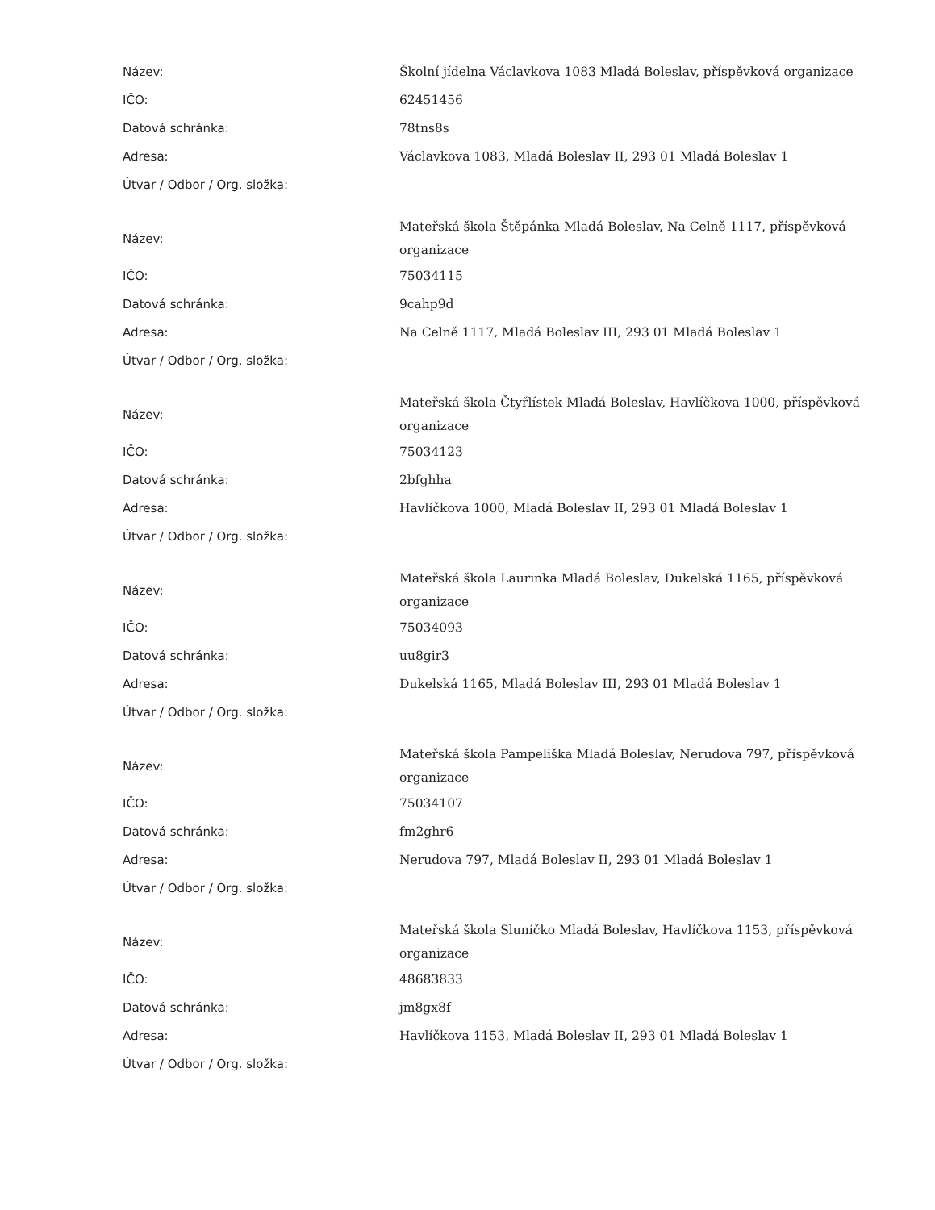| Název: | Školní jídelna Václavkova 1083 Mladá Boleslav, příspěvková organizace |
| IČO: | 62451456 |
| Datová schránka: | 78tns8s |
| Adresa: | Václavkova 1083, Mladá Boleslav II, 293 01 Mladá Boleslav 1 |
| Útvar / Odbor / Org. složka: | |
| Název: | Mateřská škola Štěpánka Mladá Boleslav, Na Celně 1117, příspěvková organizace |
| IČO: | 75034115 |
| Datová schránka: | 9cahp9d |
| Adresa: | Na Celně 1117, Mladá Boleslav III, 293 01 Mladá Boleslav 1 |
| Útvar / Odbor / Org. složka: | |
| Název: | Mateřská škola Čtyřlístek Mladá Boleslav, Havlíčkova 1000, příspěvková organizace |
| IČO: | 75034123 |
| Datová schránka: | 2bfghha |
| Adresa: | Havlíčkova 1000, Mladá Boleslav II, 293 01 Mladá Boleslav 1 |
| Útvar / Odbor / Org. složka: | |
| Název: | Mateřská škola Laurinka Mladá Boleslav, Dukelská 1165, příspěvková organizace |
| IČO: | 75034093 |
| Datová schránka: | uu8gir3 |
| Adresa: | Dukelská 1165, Mladá Boleslav III, 293 01 Mladá Boleslav 1 |
| Útvar / Odbor / Org. složka: | |
| Název: | Mateřská škola Pampeliška Mladá Boleslav, Nerudova 797, příspěvková organizace |
| IČO: | 75034107 |
| Datová schránka: | fm2ghr6 |
| Adresa: | Nerudova 797, Mladá Boleslav II, 293 01 Mladá Boleslav 1 |
| Útvar / Odbor / Org. složka: | |
| Název: | Mateřská škola Sluníčko Mladá Boleslav, Havlíčkova 1153, příspěvková organizace |
| IČO: | 48683833 |
| Datová schránka: | jm8gx8f |
| Adresa: | Havlíčkova 1153, Mladá Boleslav II, 293 01 Mladá Boleslav 1 |
| Útvar / Odbor / Org. složka: | |